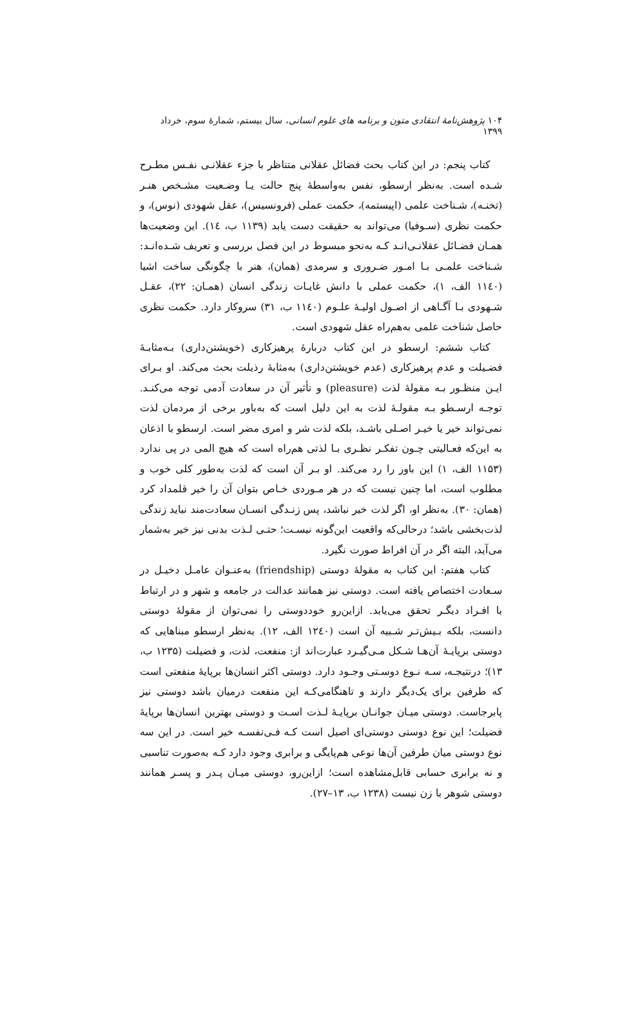۱۰۴ پژوهش‌نامهٔ انتقادی متون و برنامه های علوم انسانی، سال بیستم، شمارهٔ سوم، خرداد ۱۳۹۹
کتاب پنجم: در این کتاب بحث فضائل عقلانی متناظر با جزء عقلانـی نفـس مطـرح شـده است. به‌نظر ارسطو، نفس به‌واسطهٔ پنج حالت یـا وضـعیت مشـخص هنـر (تخنـه)، شـناخت علمی (اپیستمه)، حکمت عملی (فرونسیس)، عقل شهودی (نوس)، و حکمت نظری (سـوفیا) می‌تواند به حقیقت دست یابد (۱۱۳۹ ب، ١٤). این وضعیت‌ها همـان فضـائل عقلانـی‌انـد کـه به‌نحو مبسوط در این فصل بررسی و تعریف شـده‌انـد: شـناخت علمـی بـا امـور ضـروری و سرمدی (همان)، هنر با چگونگی ساخت اشیا (۱۱٤۰ الف، ۱)، حکمت عملی با دانش غایـات زندگی انسان (همـان: ۲۲)، عقـل شـهودی بـا آگـاهی از اصـول اولیـهٔ علـوم (۱۱٤۰ ب، ۳۱) سروکار دارد. حکمت نظری حاصل شناخت علمی به‌هم‌راه عقل شهودی است.
کتاب ششم: ارسطو در این کتاب دربارهٔ پرهیزکاری (خویشتن‌داری) بـه‌مثابـهٔ فضـیلت و عدم پرهیزکاری (عدم خویشتن‌داری) به‌مثابهٔ رذیلت بحث می‌کند. او بـرای ایـن منظـور بـه مقولهٔ لذت (pleasure) و تأثیر آن در سعادت آدمی توجه می‌کنـد. توجـه ارسـطو بـه مقولـهٔ لذت به این دلیل است که به‌باور برخی از مردمان لذت نمی‌تواند خیر یا خیـر اصـلی باشـد، بلکه لذت شر و امری مضر است. ارسطو با اذعان به این‌که فعـالیتی چـون تفکـر نظـری بـا لذتی هم‌راه است که هیچ المی در پی ندارد (۱۱۵۳ الف، ۱) این باور را رد می‌کند. او بـر آن است که لذت به‌طور کلی خوب و مطلوب است، اما چنین نیست که در هر مـوردی خـاص بتوان آن را خیر قلمداد کرد (همان: ۳۰). به‌نظر او، اگر لذت خیر نباشد، پس زنـدگی انسـان سعادت‌مند نباید زندگی لذت‌بخشی باشد؛ درحالی‌که واقعیت این‌گونه نیسـت؛ حتـی لـذت بدنی نیز خیر به‌شمار می‌آید، البته اگر در آن افراط صورت نگیرد.
کتاب هفتم: این کتاب به مقولهٔ دوستی (friendship) به‌عنـوان عامـل دخیـل در سـعادت اختصاص یافته است. دوستی نیز همانند عدالت در جامعه و شهر و در ارتباط با افـراد دیگـر تحقق می‌یابد. ازاین‌رو خوددوستی را نمی‌توان از مقولهٔ دوستی دانست، بلکه بـیش‌تـر شـبیه آن است (۱۲٤۰ الف، ۱۲). به‌نظر ارسطو مبناهایی که دوستی برپایـهٔ آن‌هـا شـکل مـی‌گیـرد عبارت‌اند از: منفعت، لذت، و فضیلت (۱۲۳۵ ب، ۱۳)؛ درنتیجـه، سـه نـوع دوسـتی وجـود دارد. دوستی اکثر انسان‌ها برپایهٔ منفعتی است که طرفین برای یک‌دیگر دارند و تاهنگامی‌کـه این منفعت درمیان باشد دوستی نیز پابرجاست. دوستی میـان جوانـان برپایـهٔ لـذت اسـت و دوستی بهترین انسان‌ها برپایهٔ فضیلت؛ این نوع دوستی دوستی‌ای اصیل است کـه فـی‌نفسـه خیر است. در این سه نوع دوستی میان طرفین آن‌ها نوعی هم‌پایگی و برابری وجود دارد کـه به‌صورت تناسبی و نه برابری حسابی قابل‌مشاهده است؛ ازاین‌رو، دوستی میـان پـدر و پسـر همانند دوستی شوهر با زن نیست (۱۲۳۸ ب، ۱۳–۲۷).